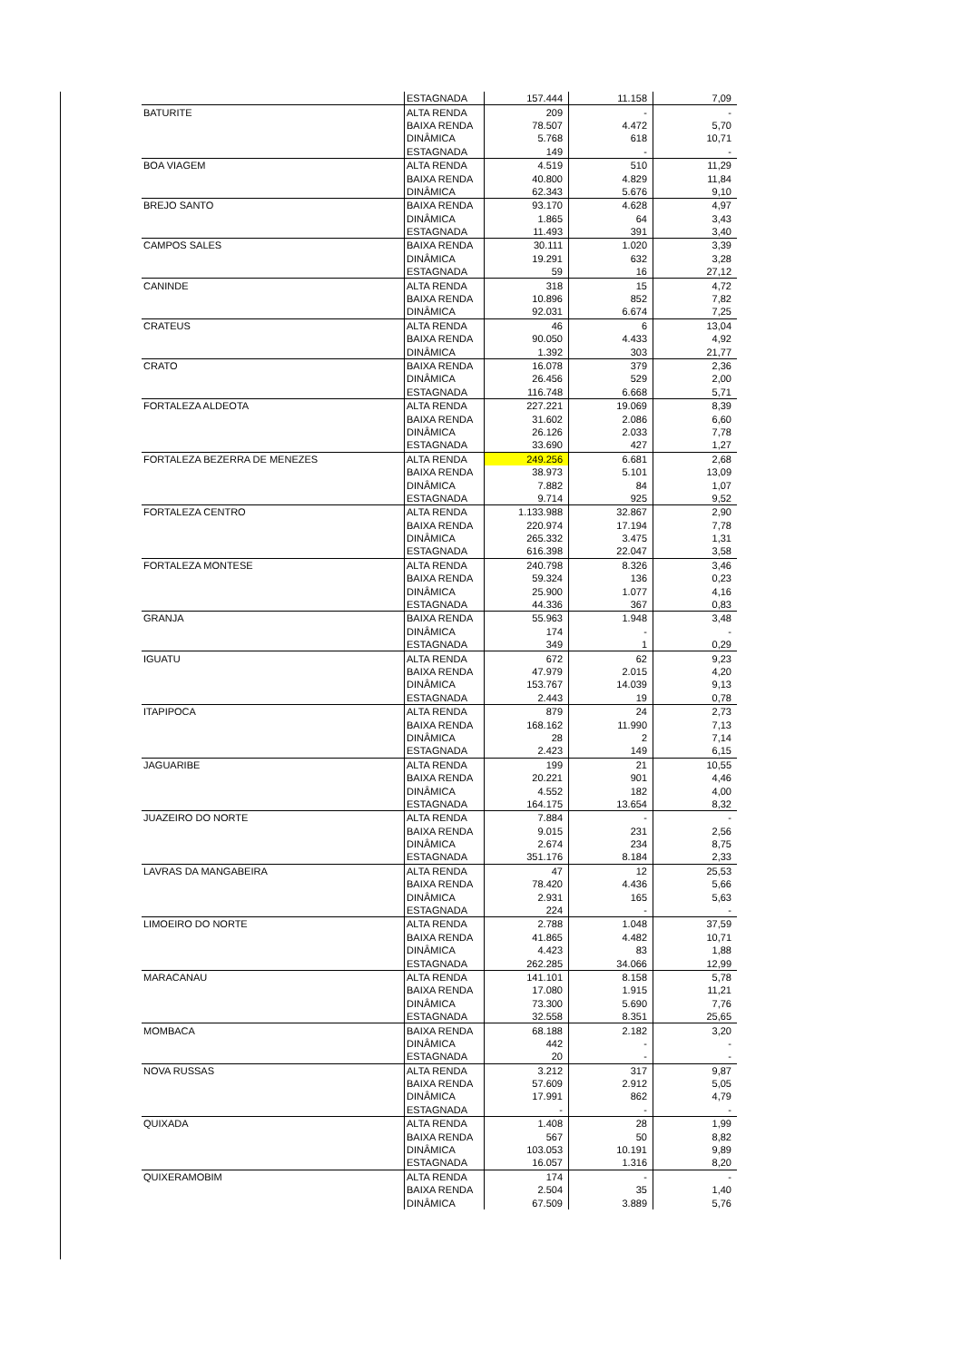| | ESTAGNADA | 157.444 | 11.158 | 7,09 |
| BATURITE | ALTA RENDA | 209 | - | - |
| | BAIXA RENDA | 78.507 | 4.472 | 5,70 |
| | DINÂMICA | 5.768 | 618 | 10,71 |
| | ESTAGNADA | 149 | - | - |
| BOA VIAGEM | ALTA RENDA | 4.519 | 510 | 11,29 |
| | BAIXA RENDA | 40.800 | 4.829 | 11,84 |
| | DINÂMICA | 62.343 | 5.676 | 9,10 |
| BREJO SANTO | BAIXA RENDA | 93.170 | 4.628 | 4,97 |
| | DINÂMICA | 1.865 | 64 | 3,43 |
| | ESTAGNADA | 11.493 | 391 | 3,40 |
| CAMPOS SALES | BAIXA RENDA | 30.111 | 1.020 | 3,39 |
| | DINÂMICA | 19.291 | 632 | 3,28 |
| | ESTAGNADA | 59 | 16 | 27,12 |
| CANINDE | ALTA RENDA | 318 | 15 | 4,72 |
| | BAIXA RENDA | 10.896 | 852 | 7,82 |
| | DINÂMICA | 92.031 | 6.674 | 7,25 |
| CRATEUS | ALTA RENDA | 46 | 6 | 13,04 |
| | BAIXA RENDA | 90.050 | 4.433 | 4,92 |
| | DINÂMICA | 1.392 | 303 | 21,77 |
| CRATO | BAIXA RENDA | 16.078 | 379 | 2,36 |
| | DINÂMICA | 26.456 | 529 | 2,00 |
| | ESTAGNADA | 116.748 | 6.668 | 5,71 |
| FORTALEZA ALDEOTA | ALTA RENDA | 227.221 | 19.069 | 8,39 |
| | BAIXA RENDA | 31.602 | 2.086 | 6,60 |
| | DINÂMICA | 26.126 | 2.033 | 7,78 |
| | ESTAGNADA | 33.690 | 427 | 1,27 |
| FORTALEZA BEZERRA DE MENEZES | ALTA RENDA | 249.256 | 6.681 | 2,68 |
| | BAIXA RENDA | 38.973 | 5.101 | 13,09 |
| | DINÂMICA | 7.882 | 84 | 1,07 |
| | ESTAGNADA | 9.714 | 925 | 9,52 |
| FORTALEZA CENTRO | ALTA RENDA | 1.133.988 | 32.867 | 2,90 |
| | BAIXA RENDA | 220.974 | 17.194 | 7,78 |
| | DINÂMICA | 265.332 | 3.475 | 1,31 |
| | ESTAGNADA | 616.398 | 22.047 | 3,58 |
| FORTALEZA MONTESE | ALTA RENDA | 240.798 | 8.326 | 3,46 |
| | BAIXA RENDA | 59.324 | 136 | 0,23 |
| | DINÂMICA | 25.900 | 1.077 | 4,16 |
| | ESTAGNADA | 44.336 | 367 | 0,83 |
| GRANJA | BAIXA RENDA | 55.963 | 1.948 | 3,48 |
| | DINÂMICA | 174 | - | - |
| | ESTAGNADA | 349 | 1 | 0,29 |
| IGUATU | ALTA RENDA | 672 | 62 | 9,23 |
| | BAIXA RENDA | 47.979 | 2.015 | 4,20 |
| | DINÂMICA | 153.767 | 14.039 | 9,13 |
| | ESTAGNADA | 2.443 | 19 | 0,78 |
| ITAPIPOCA | ALTA RENDA | 879 | 24 | 2,73 |
| | BAIXA RENDA | 168.162 | 11.990 | 7,13 |
| | DINÂMICA | 28 | 2 | 7,14 |
| | ESTAGNADA | 2.423 | 149 | 6,15 |
| JAGUARIBE | ALTA RENDA | 199 | 21 | 10,55 |
| | BAIXA RENDA | 20.221 | 901 | 4,46 |
| | DINÂMICA | 4.552 | 182 | 4,00 |
| | ESTAGNADA | 164.175 | 13.654 | 8,32 |
| JUAZEIRO DO NORTE | ALTA RENDA | 7.884 | - | - |
| | BAIXA RENDA | 9.015 | 231 | 2,56 |
| | DINÂMICA | 2.674 | 234 | 8,75 |
| | ESTAGNADA | 351.176 | 8.184 | 2,33 |
| LAVRAS DA MANGABEIRA | ALTA RENDA | 47 | 12 | 25,53 |
| | BAIXA RENDA | 78.420 | 4.436 | 5,66 |
| | DINÂMICA | 2.931 | 165 | 5,63 |
| | ESTAGNADA | 224 | - | - |
| LIMOEIRO DO NORTE | ALTA RENDA | 2.788 | 1.048 | 37,59 |
| | BAIXA RENDA | 41.865 | 4.482 | 10,71 |
| | DINÂMICA | 4.423 | 83 | 1,88 |
| | ESTAGNADA | 262.285 | 34.066 | 12,99 |
| MARACANAU | ALTA RENDA | 141.101 | 8.158 | 5,78 |
| | BAIXA RENDA | 17.080 | 1.915 | 11,21 |
| | DINÂMICA | 73.300 | 5.690 | 7,76 |
| | ESTAGNADA | 32.558 | 8.351 | 25,65 |
| MOMBACA | BAIXA RENDA | 68.188 | 2.182 | 3,20 |
| | DINÂMICA | 442 | - | - |
| | ESTAGNADA | 20 | - | - |
| NOVA RUSSAS | ALTA RENDA | 3.212 | 317 | 9,87 |
| | BAIXA RENDA | 57.609 | 2.912 | 5,05 |
| | DINÂMICA | 17.991 | 862 | 4,79 |
| | ESTAGNADA | - | - | - |
| QUIXADA | ALTA RENDA | 1.408 | 28 | 1,99 |
| | BAIXA RENDA | 567 | 50 | 8,82 |
| | DINÂMICA | 103.053 | 10.191 | 9,89 |
| | ESTAGNADA | 16.057 | 1.316 | 8,20 |
| QUIXERAMOBIM | ALTA RENDA | 174 | - | - |
| | BAIXA RENDA | 2.504 | 35 | 1,40 |
| | DINÂMICA | 67.509 | 3.889 | 5,76 |